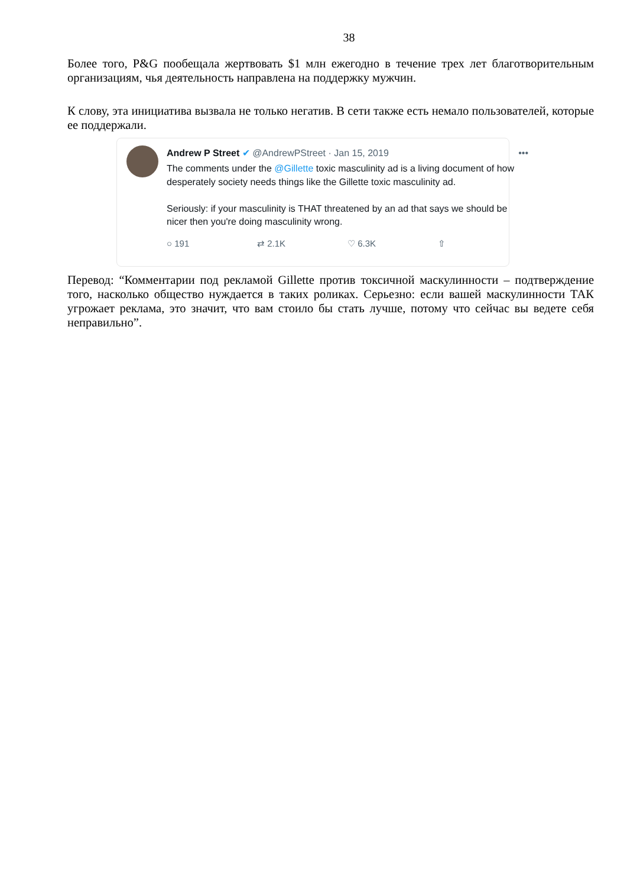38
Более того, P&G пообещала жертвовать $1 млн ежегодно в течение трех лет благотворительным организациям, чья деятельность направлена на поддержку мужчин.
К слову, эта инициатива вызвала не только негатив. В сети также есть немало пользователей, которые ее поддержали.
Andrew P Street ✔ @AndrewPStreet · Jan 15, 2019 •••
The comments under the @Gillette toxic masculinity ad is a living document of how desperately society needs things like the Gillette toxic masculinity ad.
Seriously: if your masculinity is THAT threatened by an ad that says we should be nicer then you're doing masculinity wrong.
○ 191 ⇄ 2.1K ♡ 6.3K ⇧
Перевод: “Комментарии под рекламой Gillette против токсичной маскулинности – подтверждение того, насколько общество нуждается в таких роликах. Серьезно: если вашей маскулинности ТАК угрожает реклама, это значит, что вам стоило бы стать лучше, потому что сейчас вы ведете себя неправильно”.